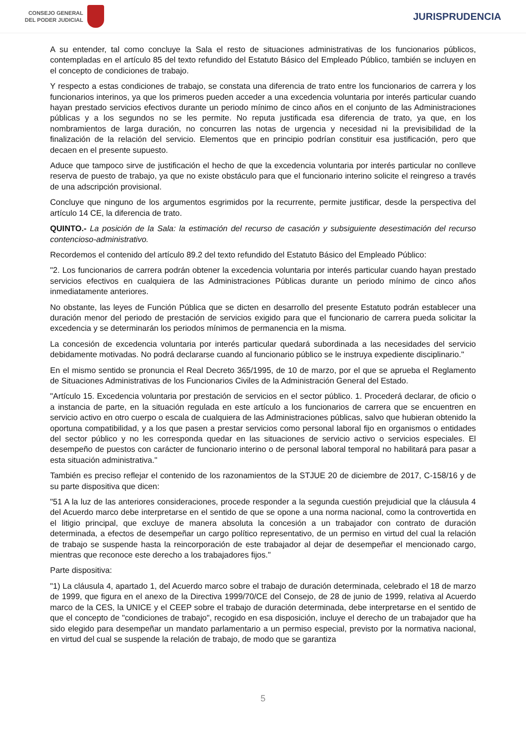CONSEJO GENERAL
DEL PODER JUDICIAL
JURISPRUDENCIA
A su entender, tal como concluye la Sala el resto de situaciones administrativas de los funcionarios públicos, contempladas en el artículo 85 del texto refundido del Estatuto Básico del Empleado Público, también se incluyen en el concepto de condiciones de trabajo.
Y respecto a estas condiciones de trabajo, se constata una diferencia de trato entre los funcionarios de carrera y los funcionarios interinos, ya que los primeros pueden acceder a una excedencia voluntaria por interés particular cuando hayan prestado servicios efectivos durante un periodo mínimo de cinco años en el conjunto de las Administraciones públicas y a los segundos no se les permite. No reputa justificada esa diferencia de trato, ya que, en los nombramientos de larga duración, no concurren las notas de urgencia y necesidad ni la previsibilidad de la finalización de la relación del servicio. Elementos que en principio podrían constituir esa justificación, pero que decaen en el presente supuesto.
Aduce que tampoco sirve de justificación el hecho de que la excedencia voluntaria por interés particular no conlleve reserva de puesto de trabajo, ya que no existe obstáculo para que el funcionario interino solicite el reingreso a través de una adscripción provisional.
Concluye que ninguno de los argumentos esgrimidos por la recurrente, permite justificar, desde la perspectiva del artículo 14 CE, la diferencia de trato.
QUINTO.- La posición de la Sala: la estimación del recurso de casación y subsiguiente desestimación del recurso contencioso-administrativo.
Recordemos el contenido del artículo 89.2 del texto refundido del Estatuto Básico del Empleado Público:
"2. Los funcionarios de carrera podrán obtener la excedencia voluntaria por interés particular cuando hayan prestado servicios efectivos en cualquiera de las Administraciones Públicas durante un periodo mínimo de cinco años inmediatamente anteriores.
No obstante, las leyes de Función Pública que se dicten en desarrollo del presente Estatuto podrán establecer una duración menor del periodo de prestación de servicios exigido para que el funcionario de carrera pueda solicitar la excedencia y se determinarán los periodos mínimos de permanencia en la misma.
La concesión de excedencia voluntaria por interés particular quedará subordinada a las necesidades del servicio debidamente motivadas. No podrá declararse cuando al funcionario público se le instruya expediente disciplinario."
En el mismo sentido se pronuncia el Real Decreto 365/1995, de 10 de marzo, por el que se aprueba el Reglamento de Situaciones Administrativas de los Funcionarios Civiles de la Administración General del Estado.
"Artículo 15. Excedencia voluntaria por prestación de servicios en el sector público. 1. Procederá declarar, de oficio o a instancia de parte, en la situación regulada en este artículo a los funcionarios de carrera que se encuentren en servicio activo en otro cuerpo o escala de cualquiera de las Administraciones públicas, salvo que hubieran obtenido la oportuna compatibilidad, y a los que pasen a prestar servicios como personal laboral fijo en organismos o entidades del sector público y no les corresponda quedar en las situaciones de servicio activo o servicios especiales. El desempeño de puestos con carácter de funcionario interino o de personal laboral temporal no habilitará para pasar a esta situación administrativa."
También es preciso reflejar el contenido de los razonamientos de la STJUE 20 de diciembre de 2017, C-158/16 y de su parte dispositiva que dicen:
"51 A la luz de las anteriores consideraciones, procede responder a la segunda cuestión prejudicial que la cláusula 4 del Acuerdo marco debe interpretarse en el sentido de que se opone a una norma nacional, como la controvertida en el litigio principal, que excluye de manera absoluta la concesión a un trabajador con contrato de duración determinada, a efectos de desempeñar un cargo político representativo, de un permiso en virtud del cual la relación de trabajo se suspende hasta la reincorporación de este trabajador al dejar de desempeñar el mencionado cargo, mientras que reconoce este derecho a los trabajadores fijos."
Parte dispositiva:
"1) La cláusula 4, apartado 1, del Acuerdo marco sobre el trabajo de duración determinada, celebrado el 18 de marzo de 1999, que figura en el anexo de la Directiva 1999/70/CE del Consejo, de 28 de junio de 1999, relativa al Acuerdo marco de la CES, la UNICE y el CEEP sobre el trabajo de duración determinada, debe interpretarse en el sentido de que el concepto de "condiciones de trabajo", recogido en esa disposición, incluye el derecho de un trabajador que ha sido elegido para desempeñar un mandato parlamentario a un permiso especial, previsto por la normativa nacional, en virtud del cual se suspende la relación de trabajo, de modo que se garantiza
5